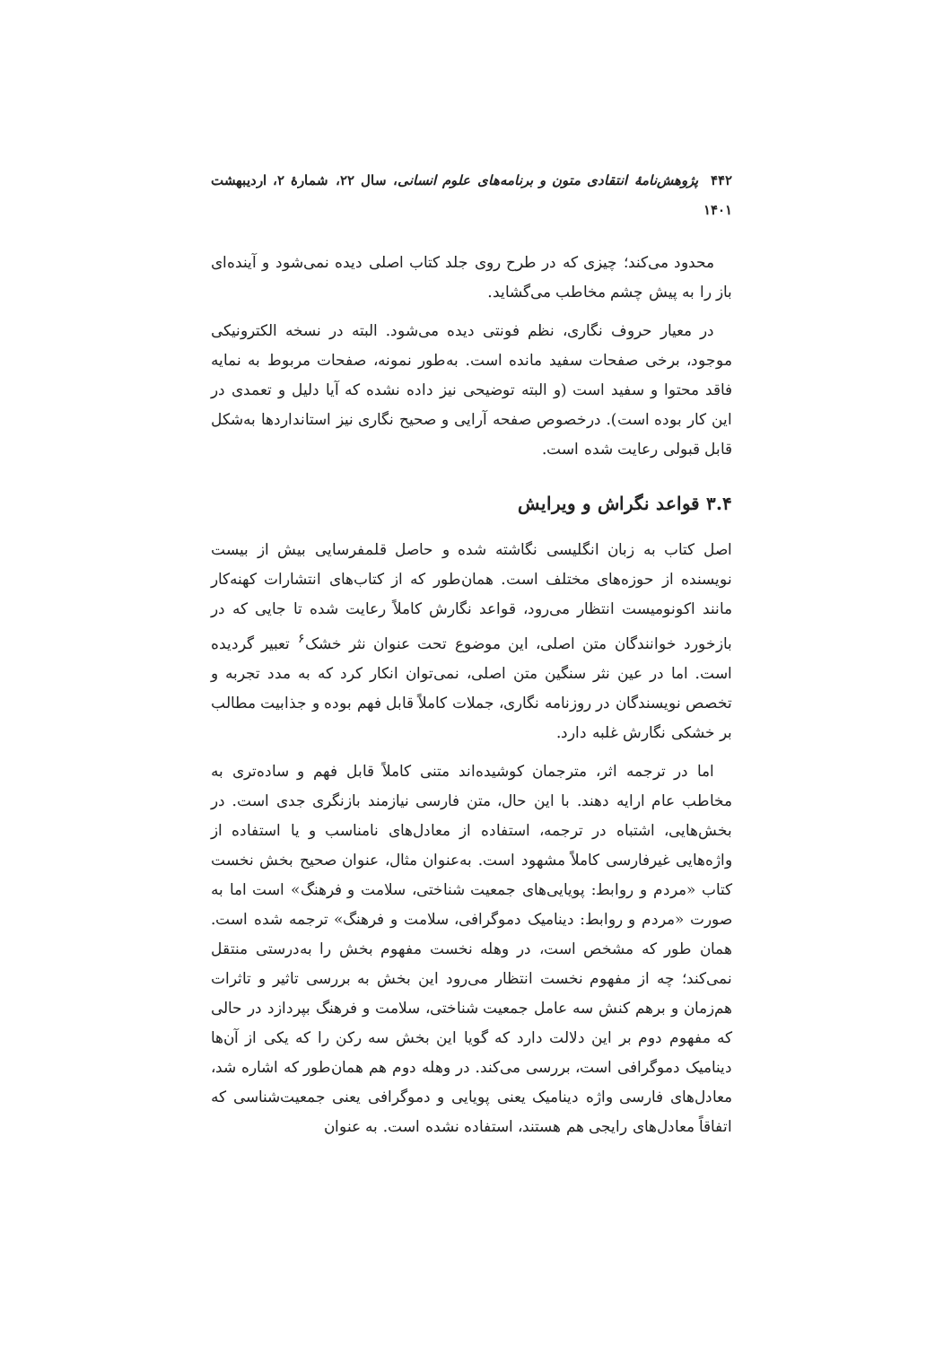۴۴۲ پژوهش‌نامهٔ انتقادی متون و برنامه‌های علوم انسانی، سال ۲۲، شمارهٔ ۲، اردیبهشت ۱۴۰۱
محدود می‌کند؛ چیزی که در طرح روی جلد کتاب اصلی دیده نمی‌شود و آینده‌ای باز را به پیش چشم مخاطب می‌گشاید.
در معیار حروف نگاری، نظم فونتی دیده می‌شود. البته در نسخه الکترونیکی موجود، برخی صفحات سفید مانده است. به‌طور نمونه، صفحات مربوط به نمایه فاقد محتوا و سفید است (و البته توضیحی نیز داده نشده که آیا دلیل و تعمدی در این کار بوده است). درخصوص صفحه آرایی و صحیح نگاری نیز استانداردها به‌شکل قابل قبولی رعایت شده است.
۳.۴ قواعد نگراش و ویرایش
اصل کتاب به زبان انگلیسی نگاشته شده و حاصل قلمفرسایی بیش از بیست نویسنده از حوزه‌های مختلف است. همان‌طور که از کتاب‌های انتشارات کهنه‌کار مانند اکونومیست انتظار می‌رود، قواعد نگارش کاملاً رعایت شده تا جایی که در بازخورد خوانندگان متن اصلی، این موضوع تحت عنوان نثر خشک<sup>۶</sup> تعبیر گردیده است. اما در عین نثر سنگین متن اصلی، نمی‌توان انکار کرد که به مدد تجربه و تخصص نویسندگان در روزنامه نگاری، جملات کاملاً قابل فهم بوده و جذابیت مطالب بر خشکی نگارش غلبه دارد.
اما در ترجمه اثر، مترجمان کوشیده‌اند متنی کاملاً قابل فهم و ساده‌تری به مخاطب عام ارایه دهند. با این حال، متن فارسی نیازمند بازنگری جدی است. در بخش‌هایی، اشتباه در ترجمه، استفاده از معادل‌های نامناسب و یا استفاده از واژه‌هایی غیرفارسی کاملاً مشهود است. به‌عنوان مثال، عنوان صحیح بخش نخست کتاب «مردم و روابط: پویایی‌های جمعیت شناختی، سلامت و فرهنگ» است اما به صورت «مردم و روابط: دینامیک دموگرافی، سلامت و فرهنگ» ترجمه شده است. همان طور که مشخص است، در وهله نخست مفهوم بخش را به‌درستی منتقل نمی‌کند؛ چه از مفهوم نخست انتظار می‌رود این بخش به بررسی تاثیر و تاثرات هم‌زمان و برهم کنش سه عامل جمعیت شناختی، سلامت و فرهنگ بپردازد در حالی که مفهوم دوم بر این دلالت دارد که گویا این بخش سه رکن را که یکی از آن‌ها دینامیک دموگرافی است، بررسی می‌کند. در وهله دوم هم همان‌طور که اشاره شد، معادل‌های فارسی واژه دینامیک یعنی پویایی و دموگرافی یعنی جمعیت‌شناسی که اتفاقاً معادل‌های رایجی هم هستند، استفاده نشده است. به عنوان